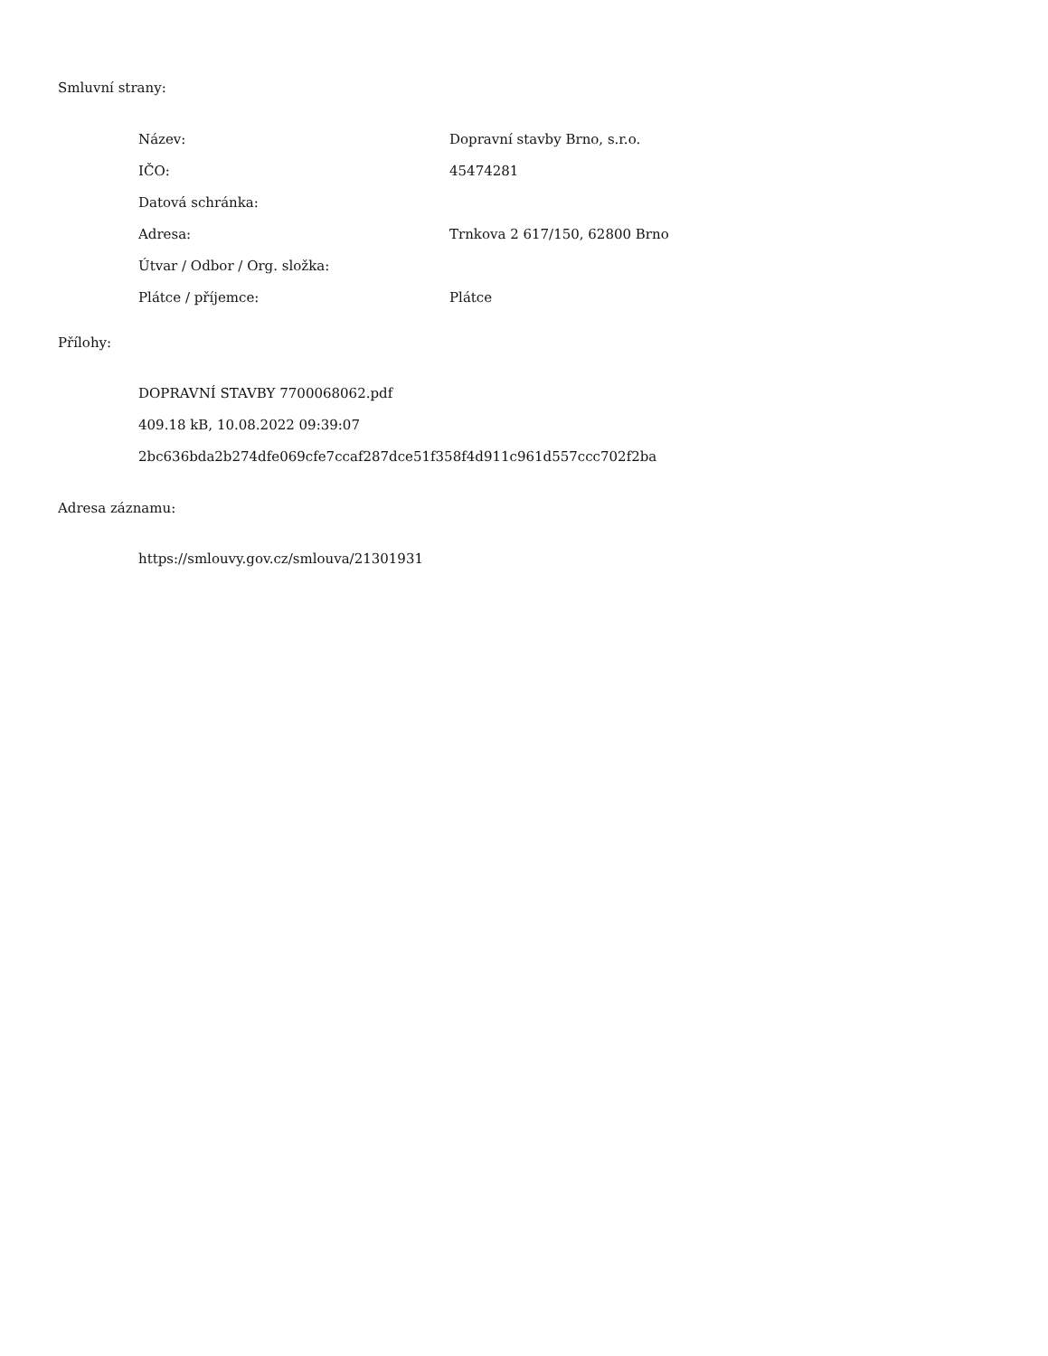Smluvní strany:
| Název: | Dopravní stavby Brno, s.r.o. |
| IČO: | 45474281 |
| Datová schránka: | |
| Adresa: | Trnkova 2 617/150, 62800 Brno |
| Útvar / Odbor / Org. složka: | |
| Plátce / příjemce: | Plátce |
Přílohy:
DOPRAVNÍ STAVBY 7700068062.pdf
409.18 kB, 10.08.2022 09:39:07
2bc636bda2b274dfe069cfe7ccaf287dce51f358f4d911c961d557ccc702f2ba
Adresa záznamu:
https://smlouvy.gov.cz/smlouva/21301931